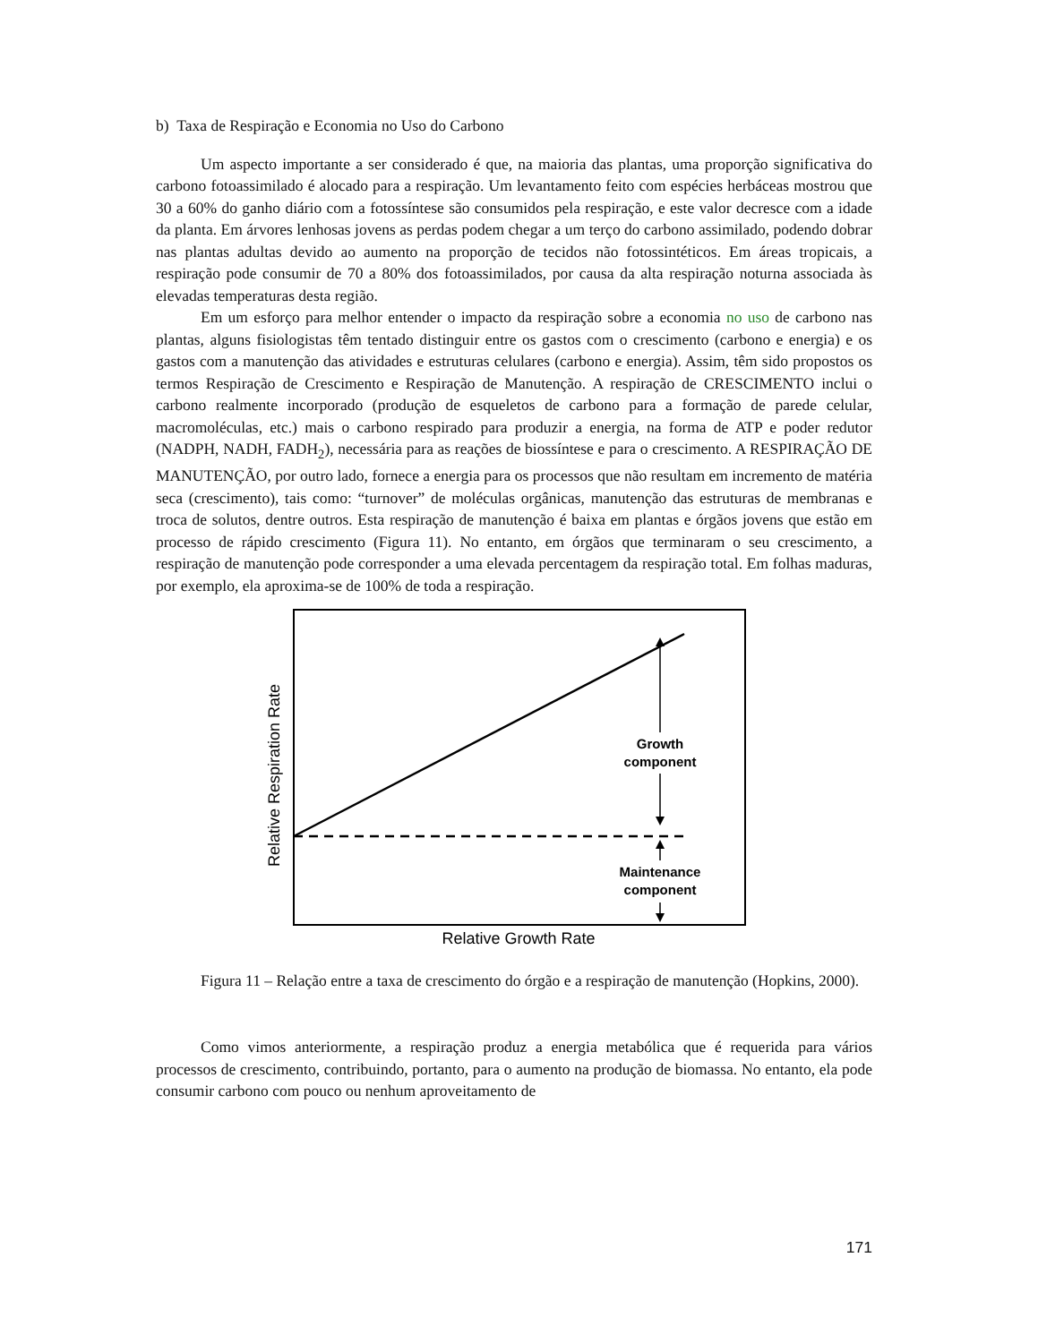b) Taxa de Respiração e Economia no Uso do Carbono
Um aspecto importante a ser considerado é que, na maioria das plantas, uma proporção significativa do carbono fotoassimilado é alocado para a respiração. Um levantamento feito com espécies herbáceas mostrou que 30 a 60% do ganho diário com a fotossíntese são consumidos pela respiração, e este valor decresce com a idade da planta. Em árvores lenhosas jovens as perdas podem chegar a um terço do carbono assimilado, podendo dobrar nas plantas adultas devido ao aumento na proporção de tecidos não fotossintéticos. Em áreas tropicais, a respiração pode consumir de 70 a 80% dos fotoassimilados, por causa da alta respiração noturna associada às elevadas temperaturas desta região.
Em um esforço para melhor entender o impacto da respiração sobre a economia no uso de carbono nas plantas, alguns fisiologistas têm tentado distinguir entre os gastos com o crescimento (carbono e energia) e os gastos com a manutenção das atividades e estruturas celulares (carbono e energia). Assim, têm sido propostos os termos Respiração de Crescimento e Respiração de Manutenção. A respiração de CRESCIMENTO inclui o carbono realmente incorporado (produção de esqueletos de carbono para a formação de parede celular, macromoléculas, etc.) mais o carbono respirado para produzir a energia, na forma de ATP e poder redutor (NADPH, NADH, FADH<sub>2</sub>), necessária para as reações de biossíntese e para o crescimento. A RESPIRAÇÃO DE MANUTENÇÃO, por outro lado, fornece a energia para os processos que não resultam em incremento de matéria seca (crescimento), tais como: “turnover” de moléculas orgânicas, manutenção das estruturas de membranas e troca de solutos, dentre outros. Esta respiração de manutenção é baixa em plantas e órgãos jovens que estão em processo de rápido crescimento (Figura 11). No entanto, em órgãos que terminaram o seu crescimento, a respiração de manutenção pode corresponder a uma elevada percentagem da respiração total. Em folhas maduras, por exemplo, ela aproxima-se de 100% de toda a respiração.
Growth
component
Maintenance
component
Relative Growth Rate
Relative Respiration Rate
Figura 11 – Relação entre a taxa de crescimento do órgão e a respiração de manutenção (Hopkins, 2000).
Como vimos anteriormente, a respiração produz a energia metabólica que é requerida para vários processos de crescimento, contribuindo, portanto, para o aumento na produção de biomassa. No entanto, ela pode consumir carbono com pouco ou nenhum aproveitamento de
171